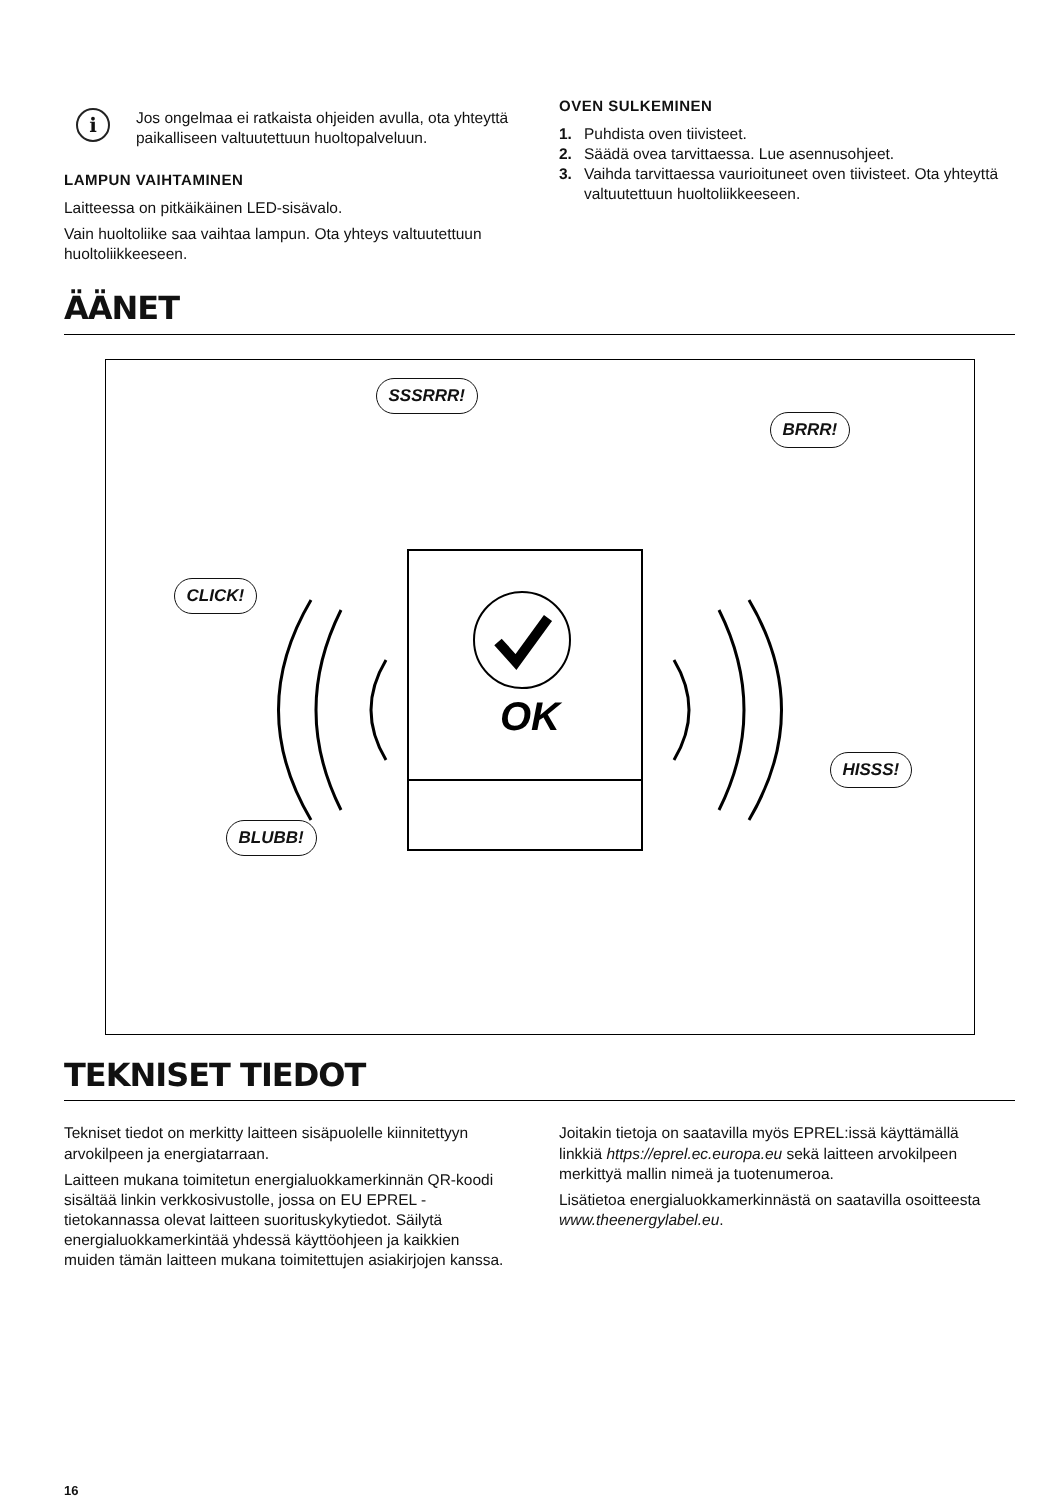i
Jos ongelmaa ei ratkaista ohjeiden avulla, ota yhteyttä paikalliseen valtuutettuun huoltopalveluun.
LAMPUN VAIHTAMINEN
Laitteessa on pitkäikäinen LED-sisävalo.
Vain huoltoliike saa vaihtaa lampun. Ota yhteys valtuutettuun huoltoliikkeeseen.
OVEN SULKEMINEN
1. Puhdista oven tiivisteet.
2. Säädä ovea tarvittaessa. Lue asennusohjeet.
3. Vaihda tarvittaessa vaurioituneet oven tiivisteet. Ota yhteyttä valtuutettuun huoltoliikkeeseen.
ÄÄNET
SSSRRR!
BRRR!
CLICK!
HISSS!
BLUBB!
OK
TEKNISET TIEDOT
Tekniset tiedot on merkitty laitteen sisäpuolelle kiinnitettyyn arvokilpeen ja energiatarraan.
Laitteen mukana toimitetun energialuokkamerkinnän QR-koodi sisältää linkin verkkosivustolle, jossa on EU EPREL -tietokannassa olevat laitteen suorituskykytiedot. Säilytä energialuokkamerkintää yhdessä käyttöohjeen ja kaikkien muiden tämän laitteen mukana toimitettujen asiakirjojen kanssa.
Joitakin tietoja on saatavilla myös EPREL:issä käyttämällä linkkiä https://eprel.ec.europa.eu sekä laitteen arvokilpeen merkittyä mallin nimeä ja tuotenumeroa.
Lisätietoa energialuokkamerkinnästä on saatavilla osoitteesta www.theenergylabel.eu.
16